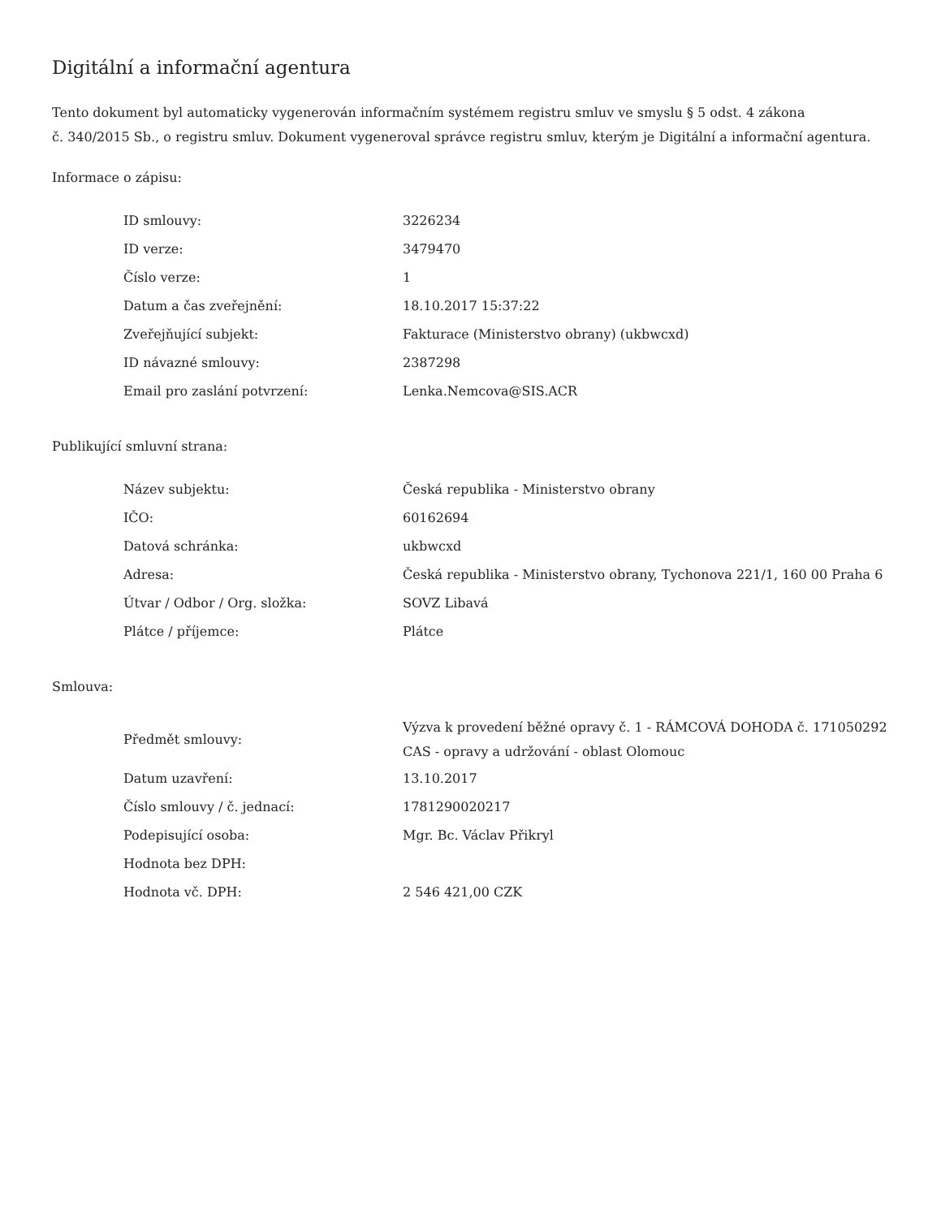Digitální a informační agentura
Tento dokument byl automaticky vygenerován informačním systémem registru smluv ve smyslu § 5 odst. 4 zákona
č. 340/2015 Sb., o registru smluv. Dokument vygeneroval správce registru smluv, kterým je Digitální a informační agentura.
Informace o zápisu:
| ID smlouvy: | 3226234 |
| ID verze: | 3479470 |
| Číslo verze: | 1 |
| Datum a čas zveřejnění: | 18.10.2017 15:37:22 |
| Zveřejňující subjekt: | Fakturace (Ministerstvo obrany) (ukbwcxd) |
| ID návazné smlouvy: | 2387298 |
| Email pro zaslání potvrzení: | Lenka.Nemcova@SIS.ACR |
Publikující smluvní strana:
| Název subjektu: | Česká republika - Ministerstvo obrany |
| IČO: | 60162694 |
| Datová schránka: | ukbwcxd |
| Adresa: | Česká republika - Ministerstvo obrany, Tychonova 221/1, 160 00 Praha 6 |
| Útvar / Odbor / Org. složka: | SOVZ Libavá |
| Plátce / příjemce: | Plátce |
Smlouva:
| Předmět smlouvy: | Výzva k provedení běžné opravy č. 1 - RÁMCOVÁ DOHODA č. 171050292 CAS - opravy a udržování - oblast Olomouc |
| Datum uzavření: | 13.10.2017 |
| Číslo smlouvy / č. jednací: | 1781290020217 |
| Podepisující osoba: | Mgr. Bc. Václav Přikryl |
| Hodnota bez DPH: | |
| Hodnota vč. DPH: | 2 546 421,00 CZK |